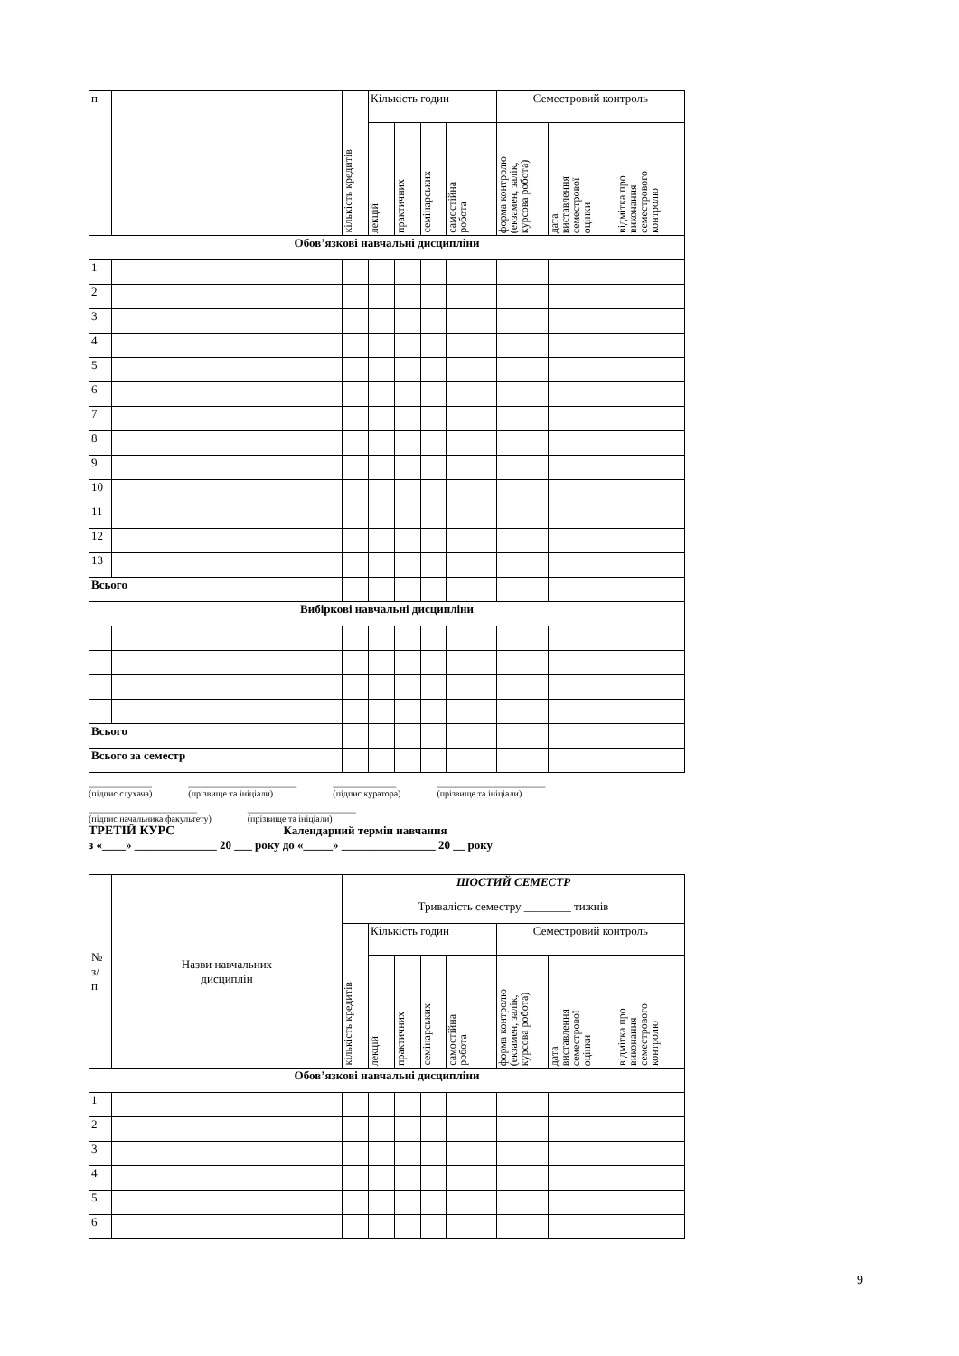| п | | кількість кредитів | Кількість годин | | | | Семестровий контроль | | |
| --- | --- | --- | --- | --- | --- | --- | --- | --- | --- |
| | | | лекцій | практичних | семінарських | самостійна робота | форма контролю (екзамен, залік, курсова робота) | дата виставлення семестрової оцінки | відмітка про виконання семестрового контролю |
| Обов’язкові навчальні дисципліни | | | | | | | | | |
| 1 | | | | | | | | | |
| 2 | | | | | | | | | |
| 3 | | | | | | | | | |
| 4 | | | | | | | | | |
| 5 | | | | | | | | | |
| 6 | | | | | | | | | |
| 7 | | | | | | | | | |
| 8 | | | | | | | | | |
| 9 | | | | | | | | | |
| 10 | | | | | | | | | |
| 11 | | | | | | | | | |
| 12 | | | | | | | | | |
| 13 | | | | | | | | | |
| Всього | | | | | | | | | |
| Вибіркові навчальні дисципліни | | | | | | | | | |
| Всього | | | | | | | | | |
| Всього за семестр | | | | | | | | | |
______________
(підпис слухача) ________________________
(прізвище та ініціали) ______________
(підпис куратора) ________________________
(прізвище та ініціали)
________________________
(підпис начальника факультету) ________________________
(прізвище та ініціали)
ТРЕТІЙ КУРС Календарний термін навчання
з «____» ______________ 20 ___ року до «_____» ________________ 20 __ року
| № з/ п | Назви навчальних дисциплін | ШОСТИЙ СЕМЕСТР | | | | | | | |
| --- | --- | --- | --- | --- | --- | --- | --- | --- | --- |
| | | Тривалість семестру ________ тижнів | | | | | | | |
| | | кількість кредитів | Кількість годин | | | | Семестровий контроль | | |
| | | | лекцій | практичних | семінарських | самостійна робота | форма контролю (екзамен, залік, курсова робота) | дата виставлення семестрової оцінки | відмітка про виконання семестрового контролю |
| Обов’язкові навчальні дисципліни | | | | | | | | | |
| 1 | | | | | | | | | |
| 2 | | | | | | | | | |
| 3 | | | | | | | | | |
| 4 | | | | | | | | | |
| 5 | | | | | | | | | |
| 6 | | | | | | | | | |
9